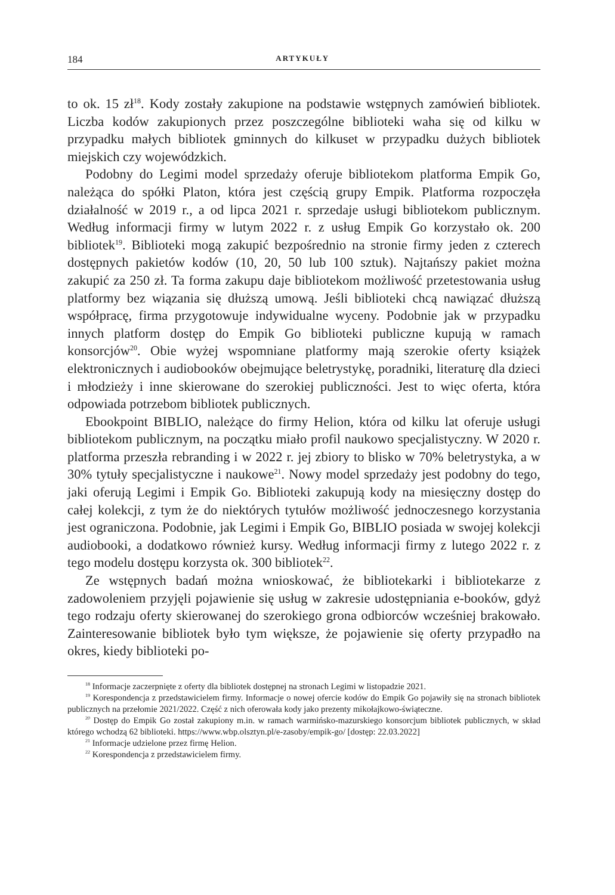184 ARTYKUŁY
to ok. 15 zł<sup>18</sup>. Kody zostały zakupione na podstawie wstępnych zamówień bibliotek. Liczba kodów zakupionych przez poszczególne biblioteki waha się od kilku w przypadku małych bibliotek gminnych do kilkuset w przypadku dużych bibliotek miejskich czy wojewódzkich.
Podobny do Legimi model sprzedaży oferuje bibliotekom platforma Empik Go, należąca do spółki Platon, która jest częścią grupy Empik. Platforma rozpoczęła działalność w 2019 r., a od lipca 2021 r. sprzedaje usługi bibliotekom publicznym. Według informacji firmy w lutym 2022 r. z usług Empik Go korzystało ok. 200 bibliotek<sup>19</sup>. Biblioteki mogą zakupić bezpośrednio na stronie firmy jeden z czterech dostępnych pakietów kodów (10, 20, 50 lub 100 sztuk). Najtańszy pakiet można zakupić za 250 zł. Ta forma zakupu daje bibliotekom możliwość przetestowania usług platformy bez wiązania się dłuższą umową. Jeśli biblioteki chcą nawiązać dłuższą współpracę, firma przygotowuje indywidualne wyceny. Podobnie jak w przypadku innych platform dostęp do Empik Go biblioteki publiczne kupują w ramach konsorcjów<sup>20</sup>. Obie wyżej wspomniane platformy mają szerokie oferty książek elektronicznych i audiobooków obejmujące beletrystykę, poradniki, literaturę dla dzieci i młodzieży i inne skierowane do szerokiej publiczności. Jest to więc oferta, która odpowiada potrzebom bibliotek publicznych.
Ebookpoint BIBLIO, należące do firmy Helion, która od kilku lat oferuje usługi bibliotekom publicznym, na początku miało profil naukowo specjalistyczny. W 2020 r. platforma przeszła rebranding i w 2022 r. jej zbiory to blisko w 70% beletrystyka, a w 30% tytuły specjalistyczne i naukowe<sup>21</sup>. Nowy model sprzedaży jest podobny do tego, jaki oferują Legimi i Empik Go. Biblioteki zakupują kody na miesięczny dostęp do całej kolekcji, z tym że do niektórych tytułów możliwość jednoczesnego korzystania jest ograniczona. Podobnie, jak Legimi i Empik Go, BIBLIO posiada w swojej kolekcji audiobooki, a dodatkowo również kursy. Według informacji firmy z lutego 2022 r. z tego modelu dostępu korzysta ok. 300 bibliotek<sup>22</sup>.
Ze wstępnych badań można wnioskować, że bibliotekarki i bibliotekarze z zadowoleniem przyjęli pojawienie się usług w zakresie udostępniania e-booków, gdyż tego rodzaju oferty skierowanej do szerokiego grona odbiorców wcześniej brakowało. Zainteresowanie bibliotek było tym większe, że pojawienie się oferty przypadło na okres, kiedy biblioteki po-
<sup>18</sup> Informacje zaczerpnięte z oferty dla bibliotek dostępnej na stronach Legimi w listopadzie 2021.
<sup>19</sup> Korespondencja z przedstawicielem firmy. Informacje o nowej ofercie kodów do Empik Go pojawiły się na stronach bibliotek publicznych na przełomie 2021/2022. Część z nich oferowała kody jako prezenty mikołajkowo-świąteczne.
<sup>20</sup> Dostęp do Empik Go został zakupiony m.in. w ramach warmińsko-mazurskiego konsorcjum bibliotek publicznych, w skład którego wchodzą 62 biblioteki. https://www.wbp.olsztyn.pl/e-zasoby/empik-go/ [dostęp: 22.03.2022]
<sup>21</sup> Informacje udzielone przez firmę Helion.
<sup>22</sup> Korespondencja z przedstawicielem firmy.